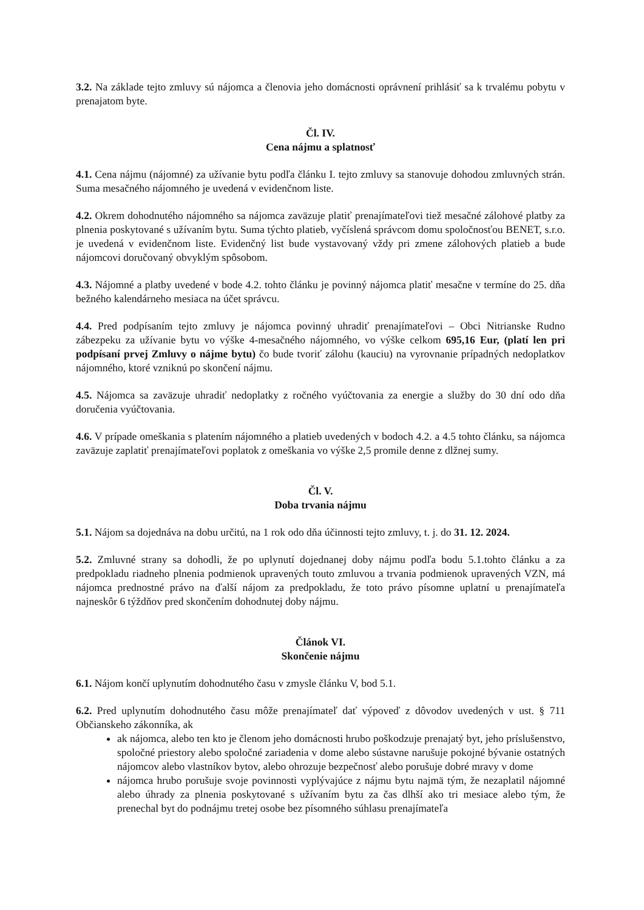3.2. Na základe tejto zmluvy sú nájomca a členovia jeho domácnosti oprávnení prihlásiť sa k trvalému pobytu v prenajatom byte.
Čl. IV.
Cena nájmu a splatnosť
4.1. Cena nájmu (nájomné) za užívanie bytu podľa článku I. tejto zmluvy sa stanovuje dohodou zmluvných strán. Suma mesačného nájomného je uvedená v evidenčnom liste.
4.2. Okrem dohodnutého nájomného sa nájomca zaväzuje platiť prenajímateľovi tiež mesačné zálohové platby za plnenia poskytované s užívaním bytu. Suma týchto platieb, vyčíslená správcom domu spoločnosťou BENET, s.r.o. je uvedená v evidenčnom liste. Evidenčný list bude vystavovaný vždy pri zmene zálohových platieb a bude nájomcovi doručovaný obvyklým spôsobom.
4.3. Nájomné a platby uvedené v bode 4.2. tohto článku je povinný nájomca platiť mesačne v termíne do 25. dňa bežného kalendárneho mesiaca na účet správcu.
4.4. Pred podpísaním tejto zmluvy je nájomca povinný uhradiť prenajímateľovi – Obci Nitrianske Rudno zábezpeku za užívanie bytu vo výške 4-mesačného nájomného, vo výške celkom 695,16 Eur, (platí len pri podpísaní prvej Zmluvy o nájme bytu) čo bude tvoriť zálohu (kauciu) na vyrovnanie prípadných nedoplatkov nájomného, ktoré vzniknú po skončení nájmu.
4.5. Nájomca sa zaväzuje uhradiť nedoplatky z ročného vyúčtovania za energie a služby do 30 dní odo dňa doručenia vyúčtovania.
4.6. V prípade omeškania s platením nájomného a platieb uvedených v bodoch 4.2. a 4.5 tohto článku, sa nájomca zaväzuje zaplatiť prenajímateľovi poplatok z omeškania vo výške 2,5 promile denne z dlžnej sumy.
Čl. V.
Doba trvania nájmu
5.1. Nájom sa dojednáva na dobu určitú, na 1 rok odo dňa účinnosti tejto zmluvy, t. j. do 31. 12. 2024.
5.2. Zmluvné strany sa dohodli, že po uplynutí dojednanej doby nájmu podľa bodu 5.1.tohto článku a za predpokladu riadneho plnenia podmienok upravených touto zmluvou a trvania podmienok upravených VZN, má nájomca prednostné právo na ďalší nájom za predpokladu, že toto právo písomne uplatní u prenajímateľa najneskôr 6 týždňov pred skončením dohodnutej doby nájmu.
Článok VI.
Skončenie nájmu
6.1. Nájom končí uplynutím dohodnutého času v zmysle článku V, bod 5.1.
6.2. Pred uplynutím dohodnutého času môže prenajímateľ dať výpoveď z dôvodov uvedených v ust. § 711 Občianskeho zákonníka, ak
ak nájomca, alebo ten kto je členom jeho domácnosti hrubo poškodzuje prenajatý byt, jeho príslušenstvo, spoločné priestory alebo spoločné zariadenia v dome alebo sústavne narušuje pokojné bývanie ostatných nájomcov alebo vlastníkov bytov, alebo ohrozuje bezpečnosť alebo porušuje dobré mravy v dome
nájomca hrubo porušuje svoje povinnosti vyplývajúce z nájmu bytu najmä tým, že nezaplatil nájomné alebo úhrady za plnenia poskytované s užívaním bytu za čas dlhší ako tri mesiace alebo tým, že prenechal byt do podnájmu tretej osobe bez písomného súhlasu prenajímateľa